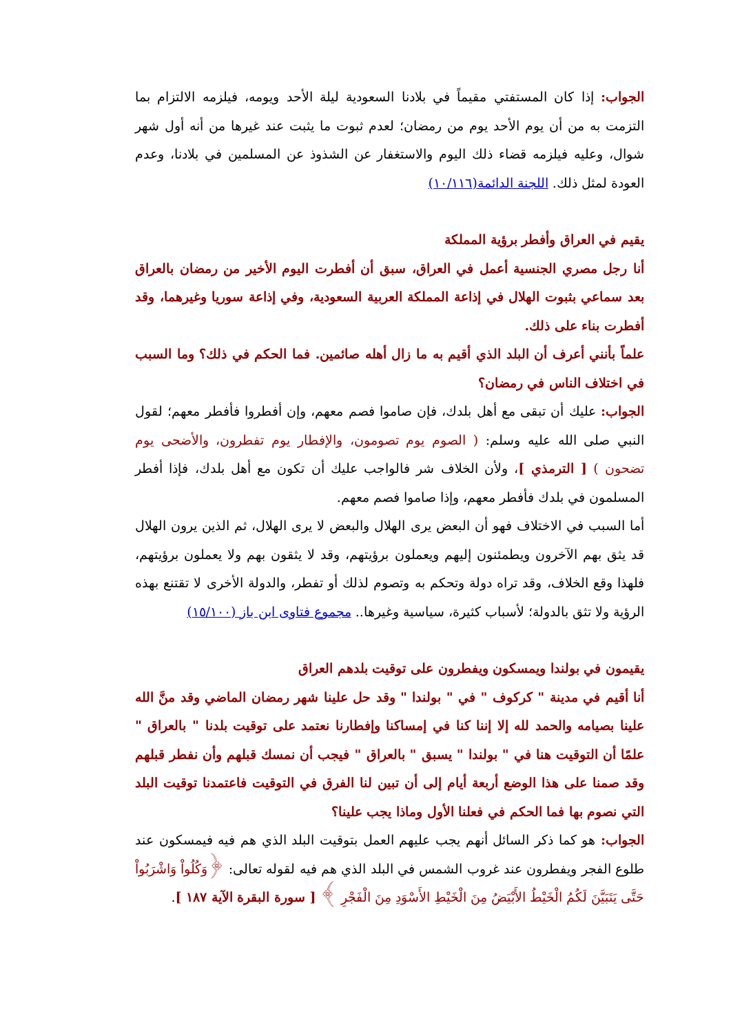الجواب: إذا كان المستفتي مقيماً في بلادنا السعودية ليلة الأحد ويومه، فيلزمه الالتزام بما التزمت به من أن يوم الأحد يوم من رمضان؛ لعدم ثبوت ما يثبت عند غيرها من أنه أول شهر شوال، وعليه فيلزمه قضاء ذلك اليوم والاستغفار عن الشذوذ عن المسلمين في بلادنا، وعدم العودة لمثل ذلك. اللجنة الدائمة(١٠/١١٦)
يقيم في العراق وأفطر برؤية المملكة
أنا رجل مصري الجنسية أعمل في العراق، سبق أن أفطرت اليوم الأخير من رمضان بالعراق بعد سماعي بثبوت الهلال في إذاعة المملكة العربية السعودية، وفي إذاعة سوريا وغيرهما، وقد أفطرت بناء على ذلك.
علماً بأنني أعرف أن البلد الذي أقيم به ما زال أهله صائمين. فما الحكم في ذلك؟ وما السبب في اختلاف الناس في رمضان؟
الجواب: عليك أن تبقى مع أهل بلدك، فإن صاموا فصم معهم، وإن أفطروا فأفطر معهم؛ لقول النبي صلى الله عليه وسلم: ( الصوم يوم تصومون، والإفطار يوم تفطرون، والأضحى يوم تضحون ) [ الترمذي ]، ولأن الخلاف شر فالواجب عليك أن تكون مع أهل بلدك، فإذا أفطر المسلمون في بلدك فأفطر معهم، وإذا صاموا فصم معهم.
أما السبب في الاختلاف فهو أن البعض يرى الهلال والبعض لا يرى الهلال، ثم الذين يرون الهلال قد يثق بهم الآخرون ويطمئنون إليهم ويعملون برؤيتهم، وقد لا يثقون بهم ولا يعملون برؤيتهم، فلهذا وقع الخلاف، وقد تراه دولة وتحكم به وتصوم لذلك أو تفطر، والدولة الأخرى لا تقتنع بهذه الرؤية ولا تثق بالدولة؛ لأسباب كثيرة، سياسية وغيرها.. مجموع فتاوى ابن باز (١٥/١٠٠)
يقيمون في بولندا ويمسكون ويفطرون على توقيت بلدهم العراق
أنا أقيم في مدينة " كركوف " في " بولندا " وقد حل علينا شهر رمضان الماضي وقد منَّ الله علينا بصيامه والحمد لله إلا إننا كنا في إمساكنا وإفطارنا نعتمد على توقيت بلدنا " بالعراق " علمًا أن التوقيت هنا في " بولندا " يسبق " بالعراق " فيجب أن نمسك قبلهم وأن نفطر قبلهم وقد صمنا على هذا الوضع أربعة أيام إلى أن تبين لنا الفرق في التوقيت فاعتمدنا توقيت البلد التي نصوم بها فما الحكم في فعلنا الأول وماذا يجب علينا؟
الجواب: هو كما ذكر السائل أنهم يجب عليهم العمل بتوقيت البلد الذي هم فيه فيمسكون عند طلوع الفجر ويفطرون عند غروب الشمس في البلد الذي هم فيه لقوله تعالى: ﴿وَكُلُواْ وَاشْرَبُواْ حَتَّى يَتَبَيَّنَ لَكُمُ الْخَيْطُ الأَبْيَضُ مِنَ الْخَيْطِ الأَسْوَدِ مِنَ الْفَجْرِ ﴾ [ سورة البقرة الآية ١٨٧ ].